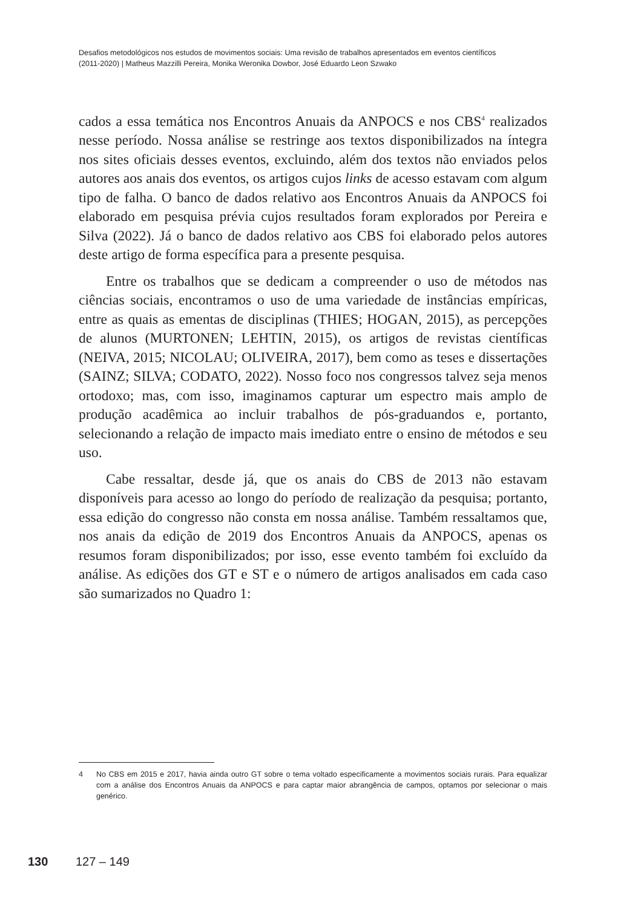Desafios metodológicos nos estudos de movimentos sociais: Uma revisão de trabalhos apresentados em eventos científicos
(2011-2020) | Matheus Mazzilli Pereira, Monika Weronika Dowbor, José Eduardo Leon Szwako
cados a essa temática nos Encontros Anuais da ANPOCS e nos CBS<sup>4</sup> realizados nesse período. Nossa análise se restringe aos textos disponibilizados na íntegra nos sites oficiais desses eventos, excluindo, além dos textos não enviados pelos autores aos anais dos eventos, os artigos cujos links de acesso estavam com algum tipo de falha. O banco de dados relativo aos Encontros Anuais da ANPOCS foi elaborado em pesquisa prévia cujos resultados foram explorados por Pereira e Silva (2022). Já o banco de dados relativo aos CBS foi elaborado pelos autores deste artigo de forma específica para a presente pesquisa.
Entre os trabalhos que se dedicam a compreender o uso de métodos nas ciências sociais, encontramos o uso de uma variedade de instâncias empíricas, entre as quais as ementas de disciplinas (THIES; HOGAN, 2015), as percepções de alunos (MURTONEN; LEHTIN, 2015), os artigos de revistas científicas (NEIVA, 2015; NICOLAU; OLIVEIRA, 2017), bem como as teses e dissertações (SAINZ; SILVA; CODATO, 2022). Nosso foco nos congressos talvez seja menos ortodoxo; mas, com isso, imaginamos capturar um espectro mais amplo de produção acadêmica ao incluir trabalhos de pós-graduandos e, portanto, selecionando a relação de impacto mais imediato entre o ensino de métodos e seu uso.
Cabe ressaltar, desde já, que os anais do CBS de 2013 não estavam disponíveis para acesso ao longo do período de realização da pesquisa; portanto, essa edição do congresso não consta em nossa análise. Também ressaltamos que, nos anais da edição de 2019 dos Encontros Anuais da ANPOCS, apenas os resumos foram disponibilizados; por isso, esse evento também foi excluído da análise. As edições dos GT e ST e o número de artigos analisados em cada caso são sumarizados no Quadro 1:
4 No CBS em 2015 e 2017, havia ainda outro GT sobre o tema voltado especificamente a movimentos sociais rurais. Para equalizar com a análise dos Encontros Anuais da ANPOCS e para captar maior abrangência de campos, optamos por selecionar o mais genérico.
130 127 – 149